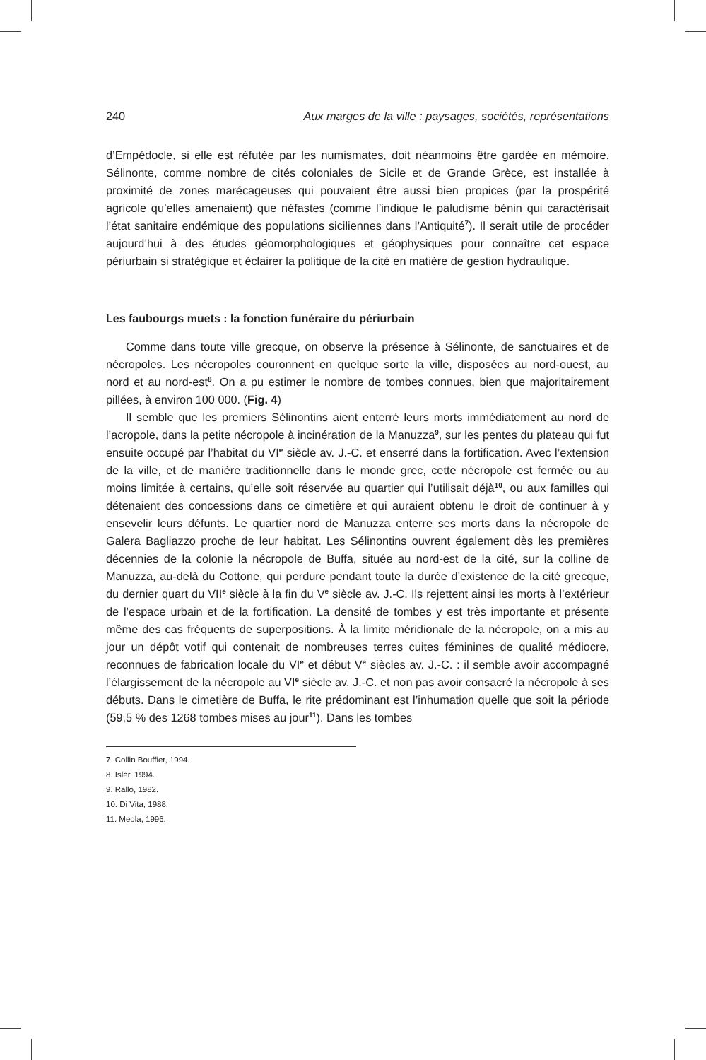240 Aux marges de la ville : paysages, sociétés, représentations
d’Empédocle, si elle est réfutée par les numismates, doit néanmoins être gardée en mémoire. Sélinonte, comme nombre de cités coloniales de Sicile et de Grande Grèce, est installée à proximité de zones marécageuses qui pouvaient être aussi bien propices (par la prospérité agricole qu’elles amenaient) que néfastes (comme l’indique le paludisme bénin qui caractérisait l’état sanitaire endémique des populations siciliennes dans l’Antiquité<sup>7</sup>). Il serait utile de procéder aujourd’hui à des études géomorphologiques et géophysiques pour connaître cet espace périurbain si stratégique et éclairer la politique de la cité en matière de gestion hydraulique.
Les faubourgs muets : la fonction funéraire du périurbain
Comme dans toute ville grecque, on observe la présence à Sélinonte, de sanctuaires et de nécropoles. Les nécropoles couronnent en quelque sorte la ville, disposées au nord-ouest, au nord et au nord-est<sup>8</sup>. On a pu estimer le nombre de tombes connues, bien que majoritairement pillées, à environ 100 000. (Fig. 4)
Il semble que les premiers Sélinontins aient enterré leurs morts immédiatement au nord de l’acropole, dans la petite nécropole à incinération de la Manuzza<sup>9</sup>, sur les pentes du plateau qui fut ensuite occupé par l’habitat du VI<sup>e</sup> siècle av. J.-C. et enserré dans la fortification. Avec l’extension de la ville, et de manière traditionnelle dans le monde grec, cette nécropole est fermée ou au moins limitée à certains, qu’elle soit réservée au quartier qui l’utilisait déjà<sup>10</sup>, ou aux familles qui détenaient des concessions dans ce cimetière et qui auraient obtenu le droit de continuer à y ensevelir leurs défunts. Le quartier nord de Manuzza enterre ses morts dans la nécropole de Galera Bagliazzo proche de leur habitat. Les Sélinontins ouvrent également dès les premières décennies de la colonie la nécropole de Buffa, située au nord-est de la cité, sur la colline de Manuzza, au-delà du Cottone, qui perdure pendant toute la durée d’existence de la cité grecque, du dernier quart du VII<sup>e</sup> siècle à la fin du V<sup>e</sup> siècle av. J.-C. Ils rejettent ainsi les morts à l’extérieur de l’espace urbain et de la fortification. La densité de tombes y est très importante et présente même des cas fréquents de superpositions. À la limite méridionale de la nécropole, on a mis au jour un dépôt votif qui contenait de nombreuses terres cuites féminines de qualité médiocre, reconnues de fabrication locale du VI<sup>e</sup> et début V<sup>e</sup> siècles av. J.-C. : il semble avoir accompagné l’élargissement de la nécropole au VI<sup>e</sup> siècle av. J.-C. et non pas avoir consacré la nécropole à ses débuts. Dans le cimetière de Buffa, le rite prédominant est l’inhumation quelle que soit la période (59,5 % des 1268 tombes mises au jour<sup>11</sup>). Dans les tombes
7. Collin Bouffier, 1994.
8. Isler, 1994.
9. Rallo, 1982.
10. Di Vita, 1988.
11. Meola, 1996.